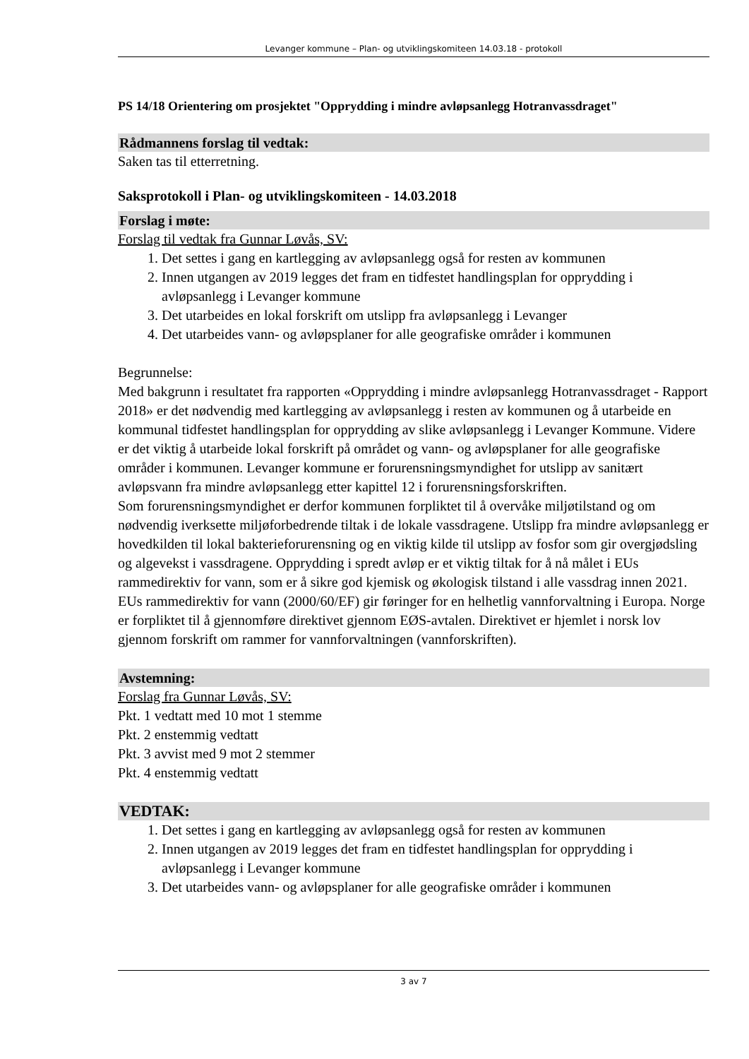Levanger kommune – Plan- og utviklingskomiteen 14.03.18 - protokoll
PS 14/18 Orientering om prosjektet "Opprydding i mindre avløpsanlegg Hotranvassdraget"
Rådmannens forslag til vedtak:
Saken tas til etterretning.
Saksprotokoll i Plan- og utviklingskomiteen - 14.03.2018
Forslag i møte:
Forslag til vedtak fra Gunnar Løvås, SV:
1. Det settes i gang en kartlegging av avløpsanlegg også for resten av kommunen
2. Innen utgangen av 2019 legges det fram en tidfestet handlingsplan for opprydding i avløpsanlegg i Levanger kommune
3. Det utarbeides en lokal forskrift om utslipp fra avløpsanlegg i Levanger
4. Det utarbeides vann- og avløpsplaner for alle geografiske områder i kommunen
Begrunnelse:
Med bakgrunn i resultatet fra rapporten «Opprydding i mindre avløpsanlegg Hotranvassdraget - Rapport 2018» er det nødvendig med kartlegging av avløpsanlegg i resten av kommunen og å utarbeide en kommunal tidfestet handlingsplan for opprydding av slike avløpsanlegg i Levanger Kommune. Videre er det viktig å utarbeide lokal forskrift på området og vann- og avløpsplaner for alle geografiske områder i kommunen. Levanger kommune er forurensningsmyndighet for utslipp av sanitært avløpsvann fra mindre avløpsanlegg etter kapittel 12 i forurensningsforskriften.
Som forurensningsmyndighet er derfor kommunen forpliktet til å overvåke miljøtilstand og om nødvendig iverksette miljøforbedrende tiltak i de lokale vassdragene. Utslipp fra mindre avløpsanlegg er hovedkilden til lokal bakterieforurensning og en viktig kilde til utslipp av fosfor som gir overgjødsling og algevekst i vassdragene. Opprydding i spredt avløp er et viktig tiltak for å nå målet i EUs rammedirektiv for vann, som er å sikre god kjemisk og økologisk tilstand i alle vassdrag innen 2021.
EUs rammedirektiv for vann (2000/60/EF) gir føringer for en helhetlig vannforvaltning i Europa. Norge er forpliktet til å gjennomføre direktivet gjennom EØS-avtalen. Direktivet er hjemlet i norsk lov gjennom forskrift om rammer for vannforvaltningen (vannforskriften).
Avstemning:
Forslag fra Gunnar Løvås, SV:
Pkt. 1 vedtatt med 10 mot 1 stemme
Pkt. 2 enstemmig vedtatt
Pkt. 3 avvist med 9 mot 2 stemmer
Pkt. 4 enstemmig vedtatt
VEDTAK:
1. Det settes i gang en kartlegging av avløpsanlegg også for resten av kommunen
2. Innen utgangen av 2019 legges det fram en tidfestet handlingsplan for opprydding i avløpsanlegg i Levanger kommune
3. Det utarbeides vann- og avløpsplaner for alle geografiske områder i kommunen
3 av 7